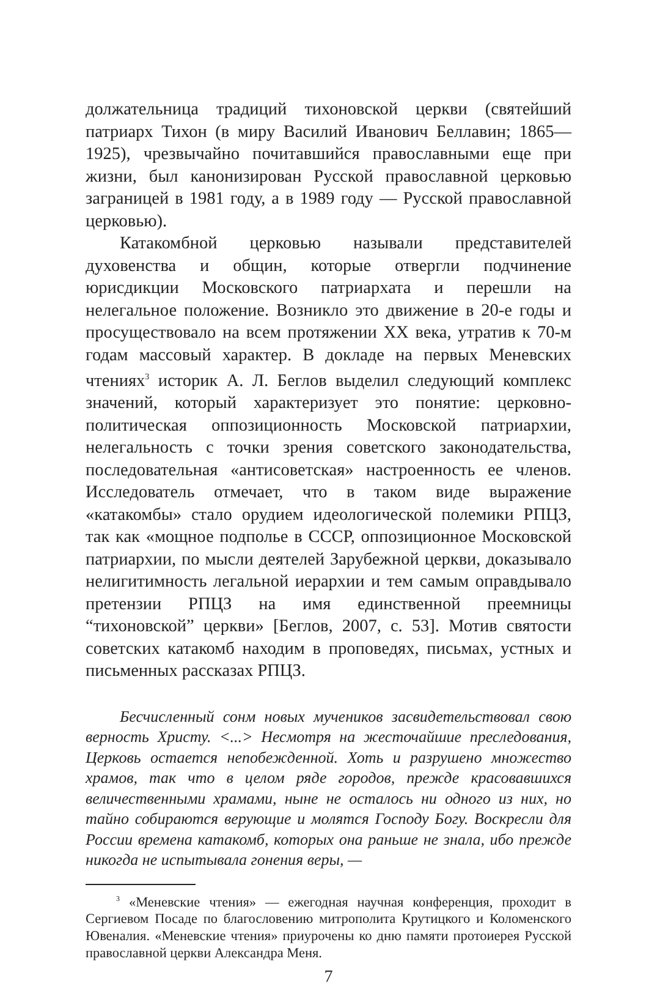должательница традиций тихоновской церкви (святейший патриарх Тихон (в миру Василий Иванович Беллавин; 1865—1925), чрезвычайно почитавшийся православными еще при жизни, был канонизирован Русской православной церковью заграницей в 1981 году, а в 1989 году — Русской православной церковью).
Катакомбной церковью называли представителей духовенства и общин, которые отвергли подчинение юрисдикции Московского патриархата и перешли на нелегальное положение. Возникло это движение в 20-е годы и просуществовало на всем протяжении XX века, утратив к 70-м годам массовый характер. В докладе на первых Меневских чтениях<sup>3</sup> историк А. Л. Беглов выделил следующий комплекс значений, который характеризует это понятие: церковно-политическая оппозиционность Московской патриархии, нелегальность с точки зрения советского законодательства, последовательная «антисоветская» настроенность ее членов. Исследователь отмечает, что в таком виде выражение «катакомбы» стало орудием идеологической полемики РПЦЗ, так как «мощное подполье в СССР, оппозиционное Московской патриархии, по мысли деятелей Зарубежной церкви, доказывало нелигитимность легальной иерархии и тем самым оправдывало претензии РПЦЗ на имя единственной преемницы “тихоновской” церкви» [Беглов, 2007, с. 53]. Мотив святости советских катакомб находим в проповедях, письмах, устных и письменных рассказах РПЦЗ.
Бесчисленный сонм новых мучеников засвидетельствовал свою верность Христу. <...> Несмотря на жесточайшие преследования, Церковь остается непобежденной. Хоть и разрушено множество храмов, так что в целом ряде городов, прежде красовавшихся величественными храмами, ныне не осталось ни одного из них, но тайно собираются верующие и молятся Господу Богу. Воскресли для России времена катакомб, которых она раньше не знала, ибо прежде никогда не испытывала гонения веры, —
<sup>3</sup> «Меневские чтения» — ежегодная научная конференция, проходит в Сергиевом Посаде по благословению митрополита Крутицкого и Коломенского Ювеналия. «Меневские чтения» приурочены ко дню памяти протоиерея Русской православной церкви Александра Меня.
7